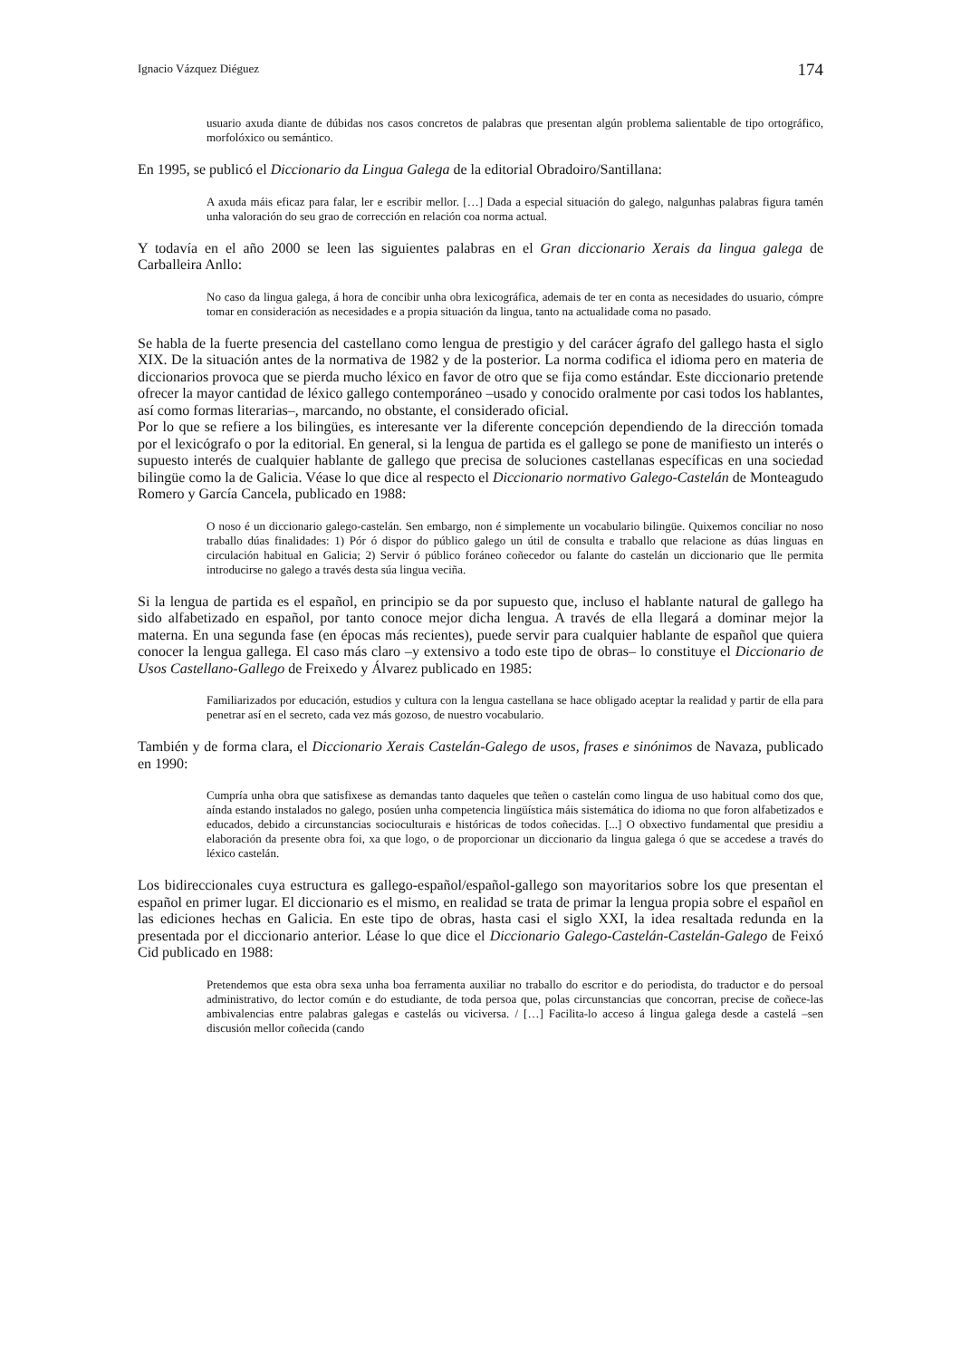Ignacio Vázquez Diéguez 174
usuario axuda diante de dúbidas nos casos concretos de palabras que presentan algún problema salientable de tipo ortográfico, morfolóxico ou semántico.
En 1995, se publicó el Diccionario da Lingua Galega de la editorial Obradoiro/Santillana:
A axuda máis eficaz para falar, ler e escribir mellor. […] Dada a especial situación do galego, nalgunhas palabras figura tamén unha valoración do seu grao de corrección en relación coa norma actual.
Y todavía en el año 2000 se leen las siguientes palabras en el Gran diccionario Xerais da lingua galega de Carballeira Anllo:
No caso da lingua galega, á hora de concibir unha obra lexicográfica, ademais de ter en conta as necesidades do usuario, cómpre tomar en consideración as necesidades e a propia situación da lingua, tanto na actualidade coma no pasado.
Se habla de la fuerte presencia del castellano como lengua de prestigio y del carácer ágrafo del gallego hasta el siglo XIX. De la situación antes de la normativa de 1982 y de la posterior. La norma codifica el idioma pero en materia de diccionarios provoca que se pierda mucho léxico en favor de otro que se fija como estándar. Este diccionario pretende ofrecer la mayor cantidad de léxico gallego contemporáneo –usado y conocido oralmente por casi todos los hablantes, así como formas literarias–, marcando, no obstante, el considerado oficial.
Por lo que se refiere a los bilingües, es interesante ver la diferente concepción dependiendo de la dirección tomada por el lexicógrafo o por la editorial. En general, si la lengua de partida es el gallego se pone de manifiesto un interés o supuesto interés de cualquier hablante de gallego que precisa de soluciones castellanas específicas en una sociedad bilingüe como la de Galicia. Véase lo que dice al respecto el Diccionario normativo Galego-Castelán de Monteagudo Romero y García Cancela, publicado en 1988:
O noso é un diccionario galego-castelán. Sen embargo, non é simplemente un vocabulario bilingüe. Quixemos conciliar no noso traballo dúas finalidades: 1) Pór ó dispor do público galego un útil de consulta e traballo que relacione as dúas linguas en circulación habitual en Galicia; 2) Servir ó público foráneo coñecedor ou falante do castelán un diccionario que lle permita introducirse no galego a través desta súa lingua veciña.
Si la lengua de partida es el español, en principio se da por supuesto que, incluso el hablante natural de gallego ha sido alfabetizado en español, por tanto conoce mejor dicha lengua. A través de ella llegará a dominar mejor la materna. En una segunda fase (en épocas más recientes), puede servir para cualquier hablante de español que quiera conocer la lengua gallega. El caso más claro –y extensivo a todo este tipo de obras– lo constituye el Diccionario de Usos Castellano-Gallego de Freixedo y Álvarez publicado en 1985:
Familiarizados por educación, estudios y cultura con la lengua castellana se hace obligado aceptar la realidad y partir de ella para penetrar así en el secreto, cada vez más gozoso, de nuestro vocabulario.
También y de forma clara, el Diccionario Xerais Castelán-Galego de usos, frases e sinónimos de Navaza, publicado en 1990:
Cumpría unha obra que satisfixese as demandas tanto daqueles que teñen o castelán como lingua de uso habitual como dos que, aínda estando instalados no galego, posúen unha competencia lingüística máis sistemática do idioma no que foron alfabetizados e educados, debido a circunstancias socioculturais e históricas de todos coñecidas. [...] O obxectivo fundamental que presidiu a elaboración da presente obra foi, xa que logo, o de proporcionar un diccionario da lingua galega ó que se accedese a través do léxico castelán.
Los bidireccionales cuya estructura es gallego-español/español-gallego son mayoritarios sobre los que presentan el español en primer lugar. El diccionario es el mismo, en realidad se trata de primar la lengua propia sobre el español en las ediciones hechas en Galicia. En este tipo de obras, hasta casi el siglo XXI, la idea resaltada redunda en la presentada por el diccionario anterior. Léase lo que dice el Diccionario Galego-Castelán-Castelán-Galego de Feixó Cid publicado en 1988:
Pretendemos que esta obra sexa unha boa ferramenta auxiliar no traballo do escritor e do periodista, do traductor e do persoal administrativo, do lector común e do estudiante, de toda persoa que, polas circunstancias que concorran, precise de coñece-las ambivalencias entre palabras galegas e castelás ou viciversa. / […] Facilita-lo acceso á lingua galega desde a castelá –sen discusión mellor coñecida (cando